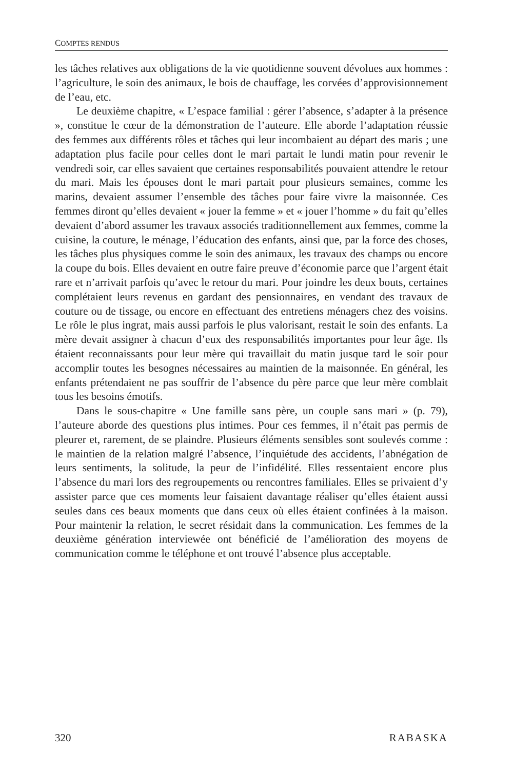COMPTES RENDUS
les tâches relatives aux obligations de la vie quotidienne souvent dévolues aux hommes : l’agriculture, le soin des animaux, le bois de chauffage, les corvées d’approvisionnement de l’eau, etc.
Le deuxième chapitre, « L’espace familial : gérer l’absence, s’adapter à la présence », constitue le cœur de la démonstration de l’auteure. Elle aborde l’adaptation réussie des femmes aux différents rôles et tâches qui leur incombaient au départ des maris ; une adaptation plus facile pour celles dont le mari partait le lundi matin pour revenir le vendredi soir, car elles savaient que certaines responsabilités pouvaient attendre le retour du mari. Mais les épouses dont le mari partait pour plusieurs semaines, comme les marins, devaient assumer l’ensemble des tâches pour faire vivre la maisonnée. Ces femmes diront qu’elles devaient « jouer la femme » et « jouer l’homme » du fait qu’elles devaient d’abord assumer les travaux associés traditionnellement aux femmes, comme la cuisine, la couture, le ménage, l’éducation des enfants, ainsi que, par la force des choses, les tâches plus physiques comme le soin des animaux, les travaux des champs ou encore la coupe du bois. Elles devaient en outre faire preuve d’économie parce que l’argent était rare et n’arrivait parfois qu’avec le retour du mari. Pour joindre les deux bouts, certaines complétaient leurs revenus en gardant des pensionnaires, en vendant des travaux de couture ou de tissage, ou encore en effectuant des entretiens ménagers chez des voisins. Le rôle le plus ingrat, mais aussi parfois le plus valorisant, restait le soin des enfants. La mère devait assigner à chacun d’eux des responsabilités importantes pour leur âge. Ils étaient reconnaissants pour leur mère qui travaillait du matin jusque tard le soir pour accomplir toutes les besognes nécessaires au maintien de la maisonnée. En général, les enfants prétendaient ne pas souffrir de l’absence du père parce que leur mère comblait tous les besoins émotifs.
Dans le sous-chapitre « Une famille sans père, un couple sans mari » (p. 79), l’auteure aborde des questions plus intimes. Pour ces femmes, il n’était pas permis de pleurer et, rarement, de se plaindre. Plusieurs éléments sensibles sont soulevés comme : le maintien de la relation malgré l’absence, l’inquiétude des accidents, l’abnégation de leurs sentiments, la solitude, la peur de l’infidélité. Elles ressentaient encore plus l’absence du mari lors des regroupements ou rencontres familiales. Elles se privaient d’y assister parce que ces moments leur faisaient davantage réaliser qu’elles étaient aussi seules dans ces beaux moments que dans ceux où elles étaient confinées à la maison. Pour maintenir la relation, le secret résidait dans la communication. Les femmes de la deuxième génération interviewée ont bénéficié de l’amélioration des moyens de communication comme le téléphone et ont trouvé l’absence plus acceptable.
320 RABASKA